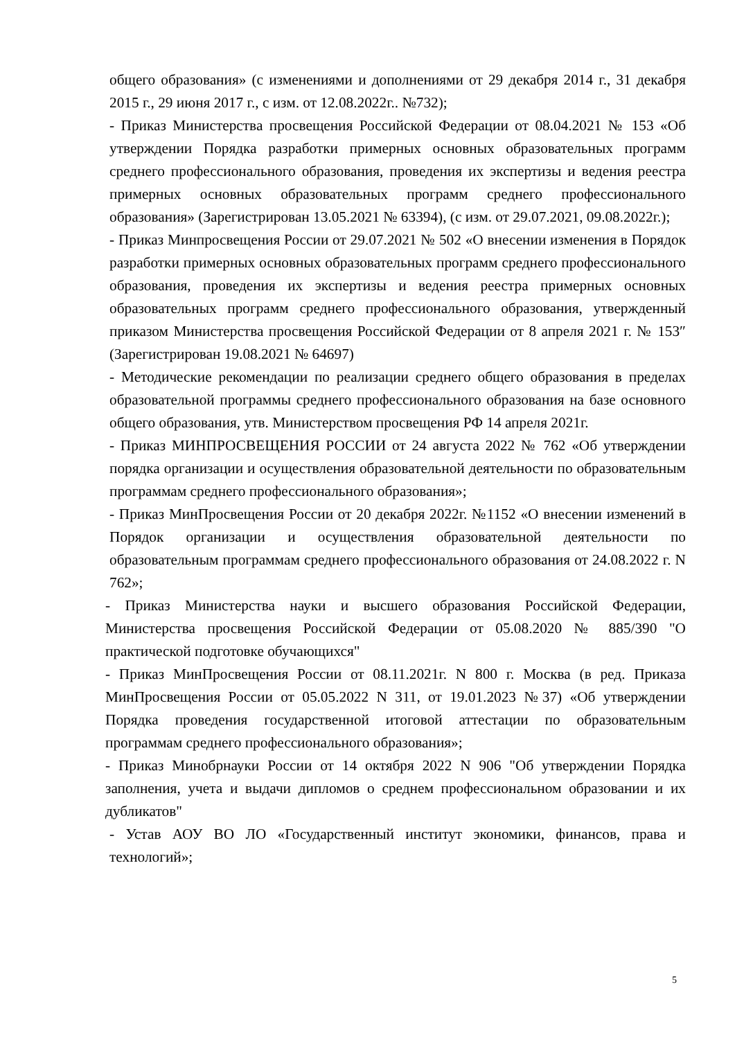общего образования» (с изменениями и дополнениями от 29 декабря 2014 г., 31 декабря 2015 г., 29 июня 2017 г., с изм. от 12.08.2022г.. №732);
- Приказ Министерства просвещения Российской Федерации от 08.04.2021 № 153 «Об утверждении Порядка разработки примерных основных образовательных программ среднего профессионального образования, проведения их экспертизы и ведения реестра примерных основных образовательных программ среднего профессионального образования» (Зарегистрирован 13.05.2021 № 63394), (с изм. от 29.07.2021, 09.08.2022г.);
- Приказ Минпросвещения России от 29.07.2021 № 502 «О внесении изменения в Порядок разработки примерных основных образовательных программ среднего профессионального образования, проведения их экспертизы и ведения реестра примерных основных образовательных программ среднего профессионального образования, утвержденный приказом Министерства просвещения Российской Федерации от 8 апреля 2021 г. № 153″ (Зарегистрирован 19.08.2021 № 64697)
- Методические рекомендации по реализации среднего общего образования в пределах образовательной программы среднего профессионального образования на базе основного общего образования, утв. Министерством просвещения РФ 14 апреля 2021г.
- Приказ МИНПРОСВЕЩЕНИЯ РОССИИ от 24 августа 2022 № 762 «Об утверждении порядка организации и осуществления образовательной деятельности по образовательным программам среднего профессионального образования»;
- Приказ МинПросвещения России от 20 декабря 2022г. №1152 «О внесении изменений в Порядок организации и осуществления образовательной деятельности по образовательным программам среднего профессионального образования от 24.08.2022 г. N 762»;
- Приказ Министерства науки и высшего образования Российской Федерации, Министерства просвещения Российской Федерации от 05.08.2020 № 885/390 "О практической подготовке обучающихся"
- Приказ МинПросвещения России от 08.11.2021г. N 800 г. Москва (в ред. Приказа МинПросвещения России от 05.05.2022 N 311, от 19.01.2023 №37) «Об утверждении Порядка проведения государственной итоговой аттестации по образовательным программам среднего профессионального образования»;
- Приказ Минобрнауки России от 14 октября 2022 N 906 "Об утверждении Порядка заполнения, учета и выдачи дипломов о среднем профессиональном образовании и их дубликатов"
- Устав АОУ ВО ЛО «Государственный институт экономики, финансов, права и технологий»;
5